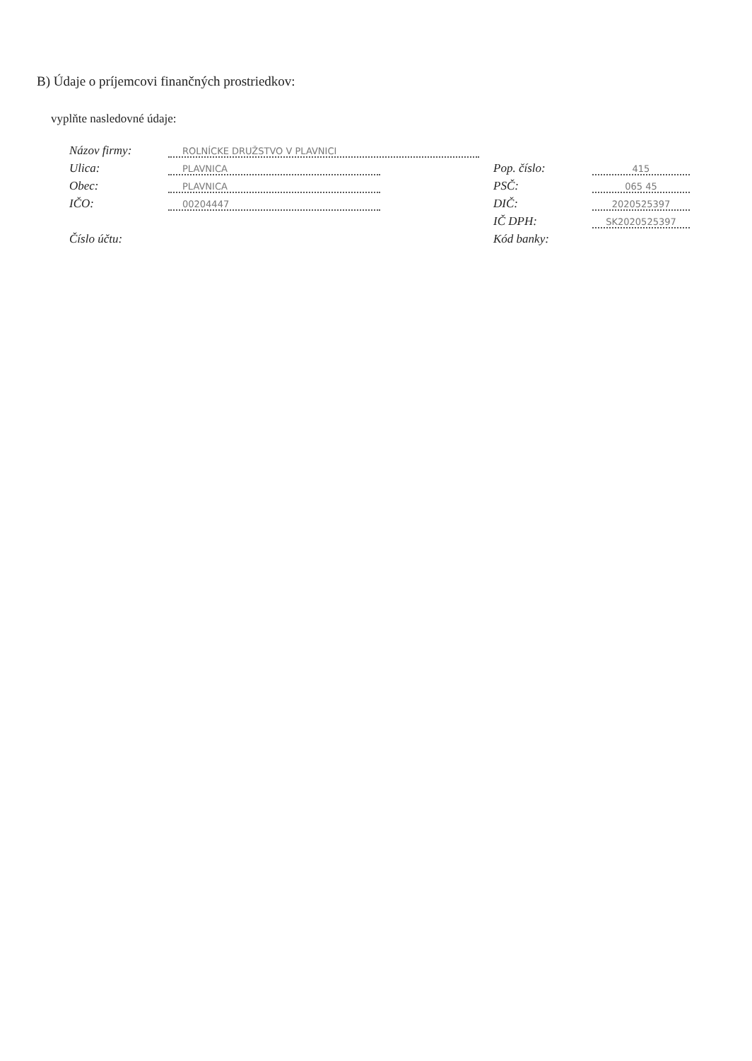B) Údaje o príjemcovi finančných prostriedkov:
vyplňte nasledovné údaje:
Názov firmy: ROLNÍCKE DRUŽSTVO V PLAVNICI
Ulica: PLAVNICA Pop. číslo: 415
Obec: PLAVNICA PSČ: 065 45
IČO: 00204447 DIČ: 2020525397
IČ DPH: SK2020525397
Číslo účtu: Kód banky: